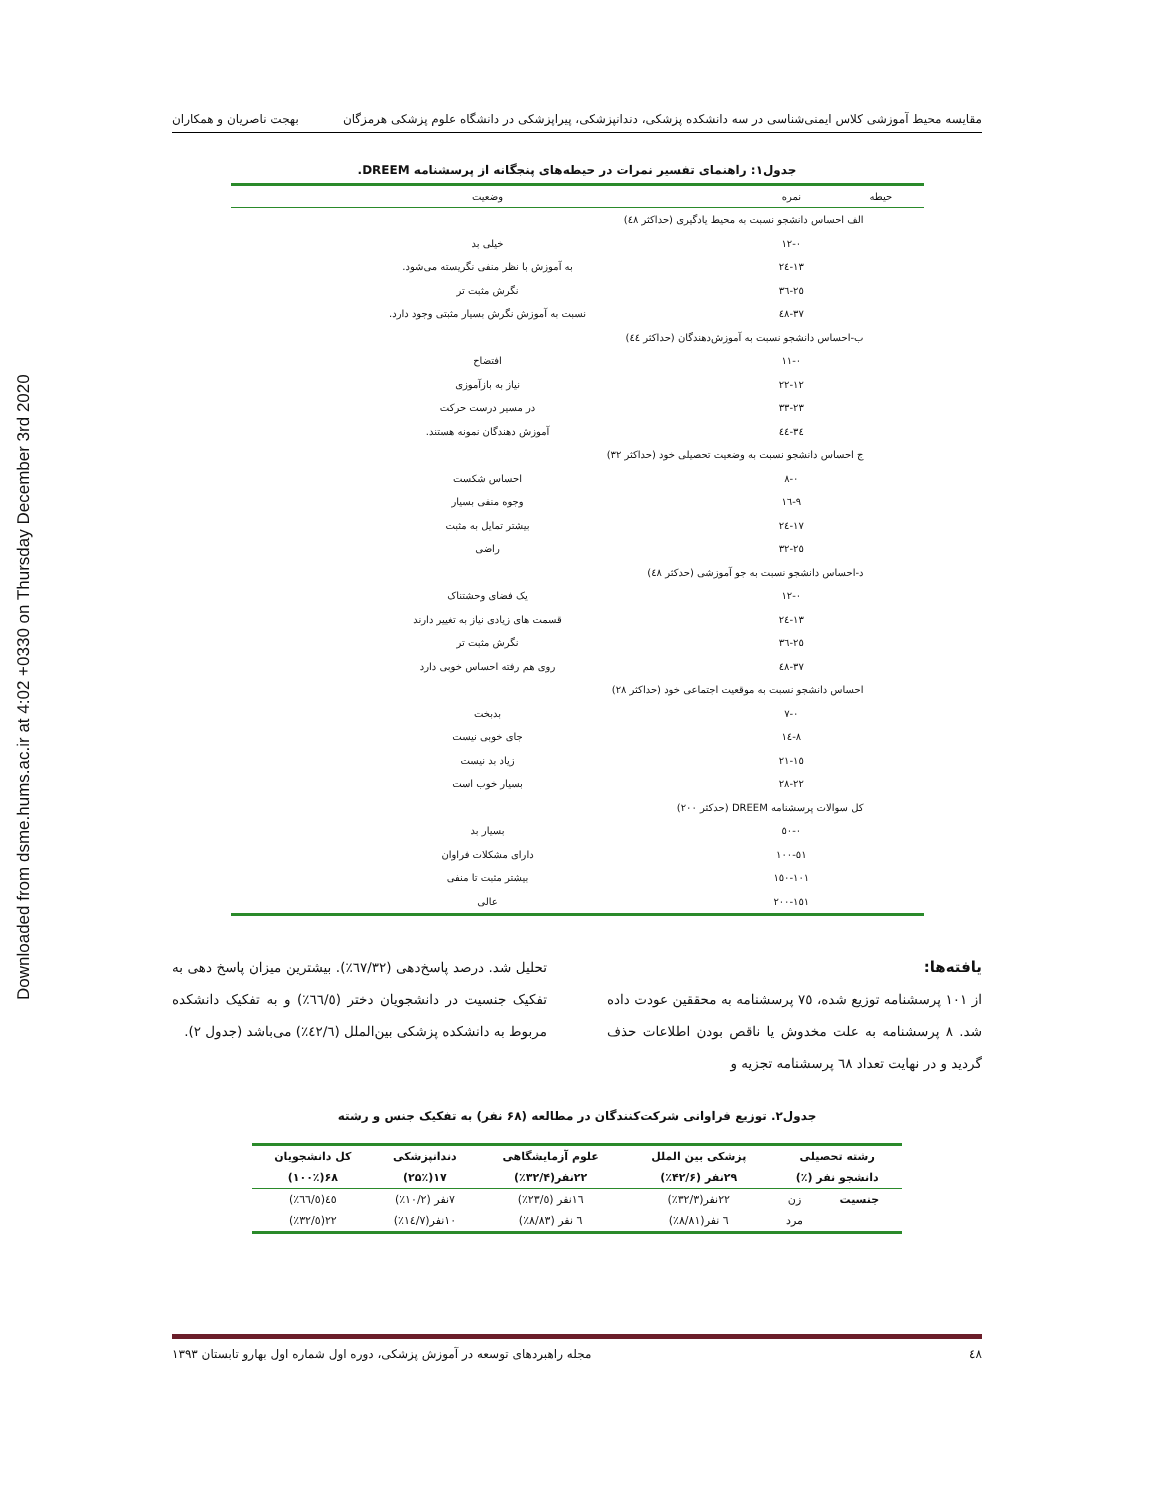Downloaded from dsme.hums.ac.ir at 4:02 +0330 on Thursday December 3rd 2020
مقایسه محیط آموزشی کلاس ایمنی‌شناسی در سه دانشکده پزشکی، دندانپزشکی، پیراپزشکی در دانشگاه علوم پزشکی هرمزگان بهجت ناصریان و همکاران
جدول۱: راهنمای تفسیر نمرات در حیطه‌های پنجگانه از پرسشنامه DREEM.
| حیطه | نمره | وضعیت |
| --- | --- | --- |
| الف احساس دانشجو نسبت به محیط یادگیری (حداکثر ٤٨) | | |
| | ٠-١٢ | خیلی بد |
| | ١٣-٢٤ | به آموزش با نظر منفی نگریسته می‌شود. |
| | ٢٥-٣٦ | نگرش مثبت تر |
| | ٣٧-٤٨ | نسبت به آموزش نگرش بسیار مثبتی وجود دارد. |
| ب-احساس دانشجو نسبت به آموزش‌دهندگان (حداکثر ٤٤) | | |
| | ٠-١١ | افتضاح |
| | ١٢-٢٢ | نیاز به بازآموزی |
| | ٢٣-٣٣ | در مسیر درست حرکت |
| | ٣٤-٤٤ | آموزش دهندگان نمونه هستند. |
| ج احساس دانشجو نسبت به وضعیت تحصیلی خود (حداکثر ٣٢) | | |
| | ٠-٨ | احساس شکست |
| | ٩-١٦ | وجوه منفی بسیار |
| | ١٧-٢٤ | بیشتر تمایل به مثبت |
| | ٢٥-٣٢ | راضی |
| د-احساس دانشجو نسبت به جو آموزشی (حدکثر ٤٨) | | |
| | ٠-١٢ | یک فضای وحشتناک |
| | ١٣-٢٤ | قسمت های زیادی نیاز به تغییر دارند |
| | ٢٥-٣٦ | نگرش مثبت تر |
| | ٣٧-٤٨ | روی هم رفته احساس خوبی دارد |
| احساس دانشجو نسبت به موقعیت اجتماعی خود (حداکثر ٢٨) | | |
| | ٠-٧ | بدبخت |
| | ٨-١٤ | جای خوبی نیست |
| | ١٥-٢١ | زیاد بد نیست |
| | ٢٢-٢٨ | بسیار خوب است |
| کل سوالات پرسشنامه DREEM (حدکثر ٢٠٠) | | |
| | ٠-٥٠ | بسیار بد |
| | ٥١-١٠٠ | دارای مشکلات فراوان |
| | ١٠١-١٥٠ | بیشتر مثبت تا منفی |
| | ١٥١-٢٠٠ | عالی |
یافته‌ها:
از ١٠١ پرسشنامه توزیع شده، ٧٥ پرسشنامه به محققین عودت داده شد. ٨ پرسشنامه به علت مخدوش یا ناقص بودن اطلاعات حذف گردید و در نهایت تعداد ٦٨ پرسشنامه تجزیه و
تحلیل شد. درصد پاسخ‌دهی (٦٧/٣٢٪). بیشترین میزان پاسخ دهی به تفکیک جنسیت در دانشجویان دختر (٦٦/٥٪) و به تفکیک دانشکده مربوط به دانشکده پزشکی بین‌الملل (٤٢/٦٪) می‌باشد (جدول ٢).
جدول۲. توزیع فراوانی شرکت‌کنندگان در مطالعه (۶۸ نفر) به تفکیک جنس و رشته
| رشته تحصیلی | | پزشکی بین الملل | علوم آزمایشگاهی | دندانپزشکی | کل دانشجویان |
| --- | --- | --- | --- | --- | --- |
| دانشجو نفر (٪) | | ۲۹نفر (۴۲/۶٪) | ۲۲نفر(۳۲/۴٪) | ۱۷(۲۵٪) | ۶۸(۱۰۰٪) |
| جنسیت | زن | ٢٢نفر(٣٢/٣٪) | ١٦نفر (٢٣/٥٪) | ٧نفر (١٠/٢٪) | ٤٥(٦٦/٥٪) |
| | مرد | ٦ نفر(٨/٨١٪) | ٦ نفر (٨/٨٣٪) | ١٠نفر(١٤/٧٪) | ٢٢(٣٢/٥٪) |
٤٨ مجله راهبردهای توسعه در آموزش پزشکی، دوره اول شماره اول بهارو تابستان ۱۳۹۳